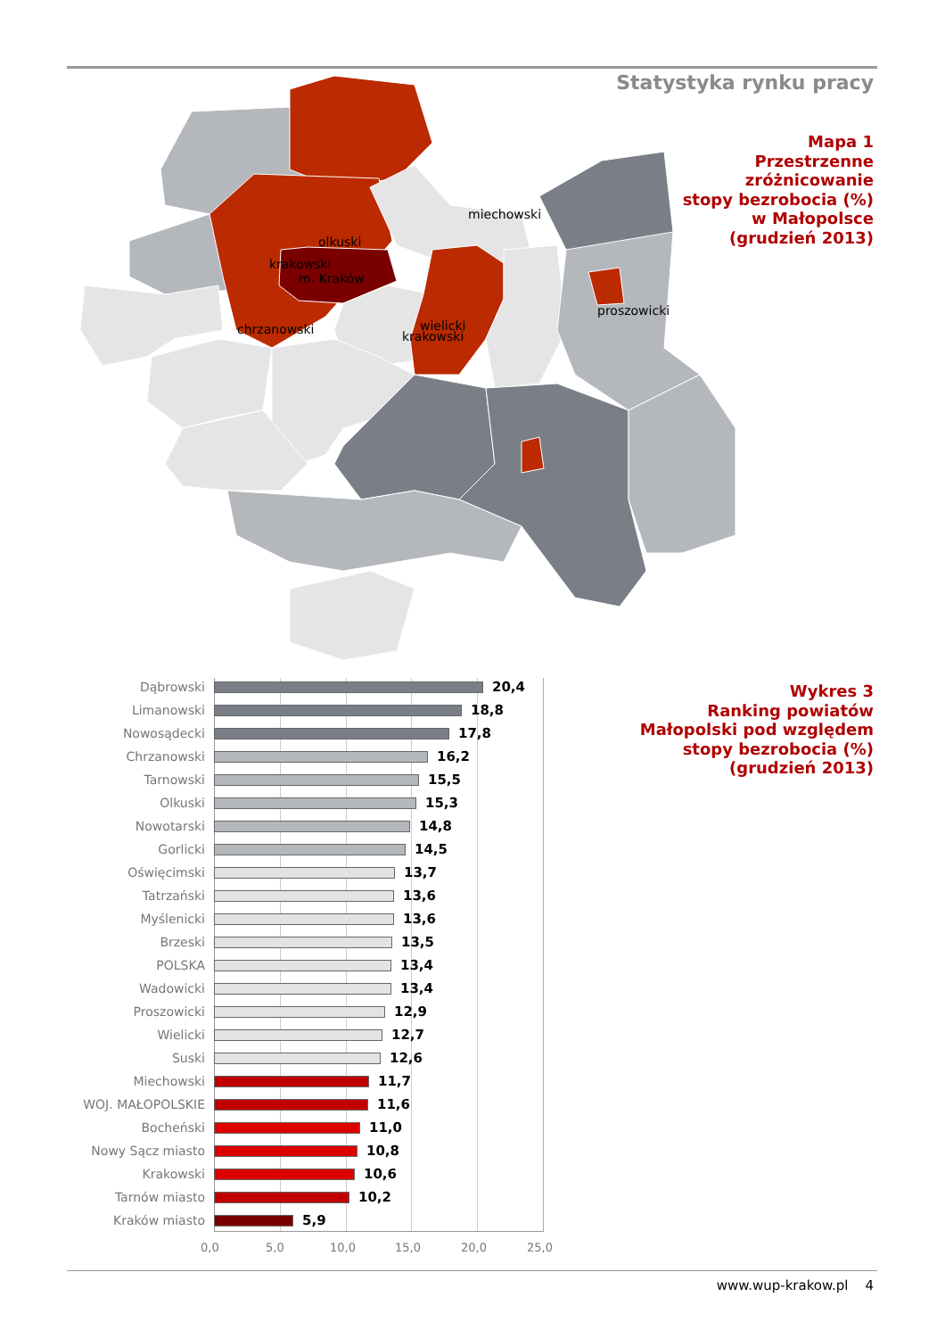Statystyka rynku pracy
miechowski
olkuski
proszowicki
chrzanowski
krakowski
krakowski
m. Kraków
wielicki
Mapa 1
Przestrzenne
zróżnicowanie
stopy bezrobocia (%)
w Małopolsce
(grudzień 2013)
Dąbrowski 20,4
Limanowski 18,8
Nowosądecki 17,8
Chrzanowski 16,2
Tarnowski 15,5
Olkuski 15,3
Nowotarski 14,8
Gorlicki 14,5
Oświęcimski 13,7
Tatrzański 13,6
Myślenicki 13,6
Brzeski 13,5
POLSKA 13,4
Wadowicki 13,4
Proszowicki 12,9
Wielicki 12,7
Suski 12,6
Miechowski 11,7
WOJ. MAŁOPOLSKIE 11,6
Bocheński 11,0
Nowy Sącz miasto 10,8
Krakowski 10,6
Tarnów miasto 10,2
Kraków miasto 5,9
0,0 5,0 10,0 15,0 20,0 25,0
Wykres 3
Ranking powiatów
Małopolski pod względem
stopy bezrobocia (%)
(grudzień 2013)
www.wup-krakow.pl 4